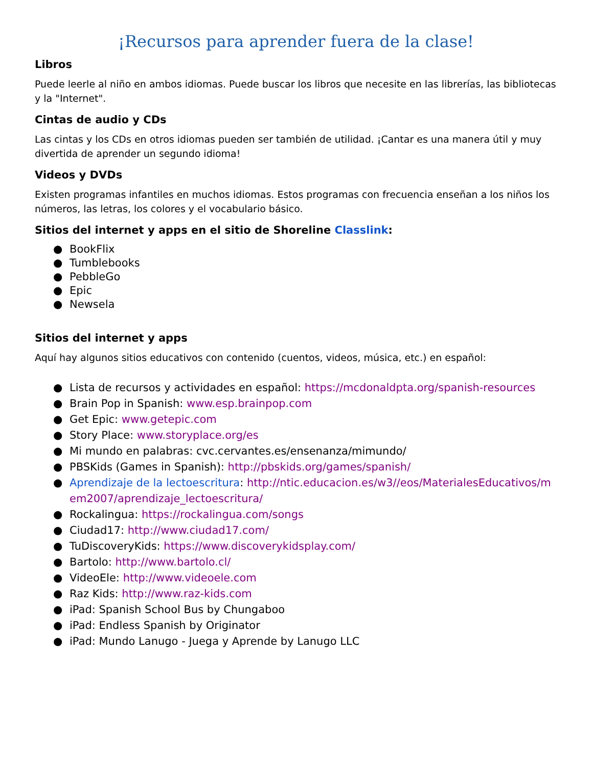¡Recursos para aprender fuera de la clase!
Libros
Puede leerle al niño en ambos idiomas. Puede buscar los libros que necesite en las librerías, las bibliotecas y la "Internet".
Cintas de audio y CDs
Las cintas y los CDs en otros idiomas pueden ser también de utilidad. ¡Cantar es una manera útil y muy divertida de aprender un segundo idioma!
Videos y DVDs
Existen programas infantiles en muchos idiomas. Estos programas con frecuencia enseñan a los niños los números, las letras, los colores y el vocabulario básico.
Sitios del internet y apps en el sitio de Shoreline Classlink:
● BookFlix
● Tumblebooks
● PebbleGo
● Epic
● Newsela
Sitios del internet y apps
Aquí hay algunos sitios educativos con contenido (cuentos, videos, música, etc.) en español:
● Lista de recursos y actividades en español: https://mcdonaldpta.org/spanish-resources
● Brain Pop in Spanish: www.esp.brainpop.com
● Get Epic: www.getepic.com
● Story Place: www.storyplace.org/es
● Mi mundo en palabras: cvc.cervantes.es/ensenanza/mimundo/
● PBSKids (Games in Spanish): http://pbskids.org/games/spanish/
● Aprendizaje de la lectoescritura: http://ntic.educacion.es/w3//eos/MaterialesEducativos/mem2007/aprendizaje_lectoescritura/
● Rockalingua: https://rockalingua.com/songs
● Ciudad17: http://www.ciudad17.com/
● TuDiscoveryKids: https://www.discoverykidsplay.com/
● Bartolo: http://www.bartolo.cl/
● VideoEle: http://www.videoele.com
● Raz Kids: http://www.raz-kids.com
● iPad: Spanish School Bus by Chungaboo
● iPad: Endless Spanish by Originator
● iPad: Mundo Lanugo - Juega y Aprende by Lanugo LLC